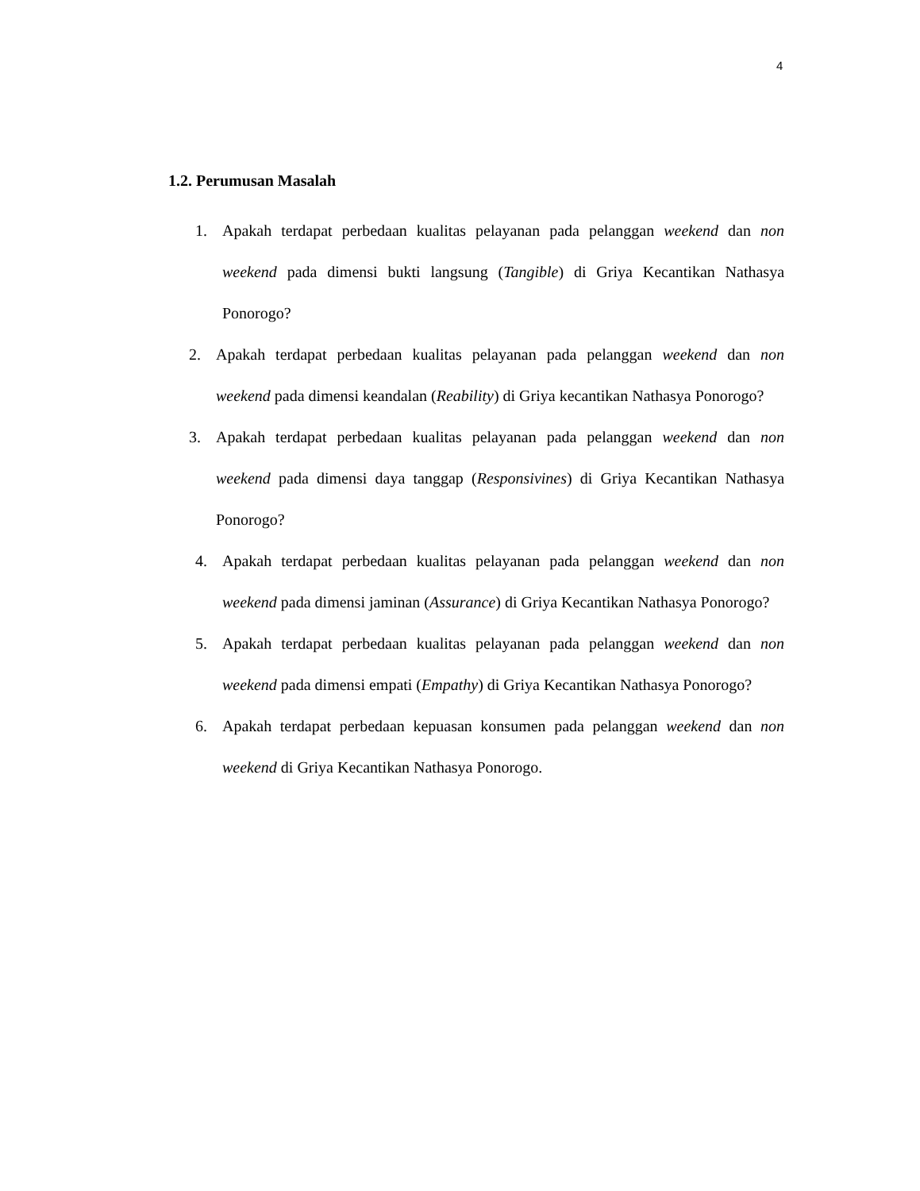4
1.2. Perumusan Masalah
1. Apakah terdapat perbedaan kualitas pelayanan pada pelanggan weekend dan non weekend pada dimensi bukti langsung (Tangible) di Griya Kecantikan Nathasya Ponorogo?
2. Apakah terdapat perbedaan kualitas pelayanan pada pelanggan weekend dan non weekend pada dimensi keandalan (Reability) di Griya kecantikan Nathasya Ponorogo?
3. Apakah terdapat perbedaan kualitas pelayanan pada pelanggan weekend dan non weekend pada dimensi daya tanggap (Responsivines) di Griya Kecantikan Nathasya Ponorogo?
4. Apakah terdapat perbedaan kualitas pelayanan pada pelanggan weekend dan non weekend pada dimensi jaminan (Assurance) di Griya Kecantikan Nathasya Ponorogo?
5. Apakah terdapat perbedaan kualitas pelayanan pada pelanggan weekend dan non weekend pada dimensi empati (Empathy) di Griya Kecantikan Nathasya Ponorogo?
6. Apakah terdapat perbedaan kepuasan konsumen pada pelanggan weekend dan non weekend di Griya Kecantikan Nathasya Ponorogo.